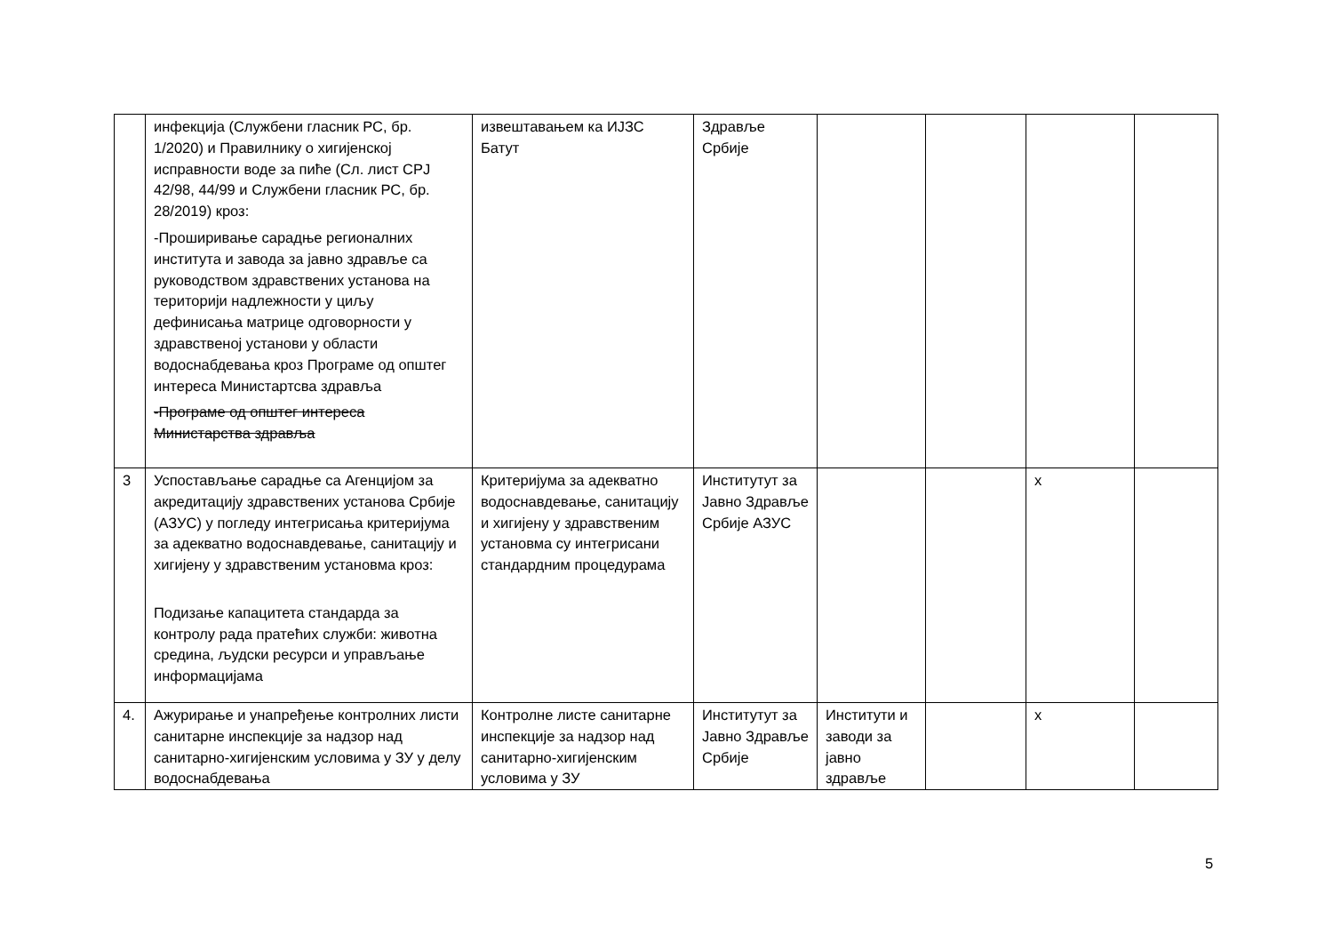| | инфекција (Службени гласник РС, бр. 1/2020) и Правилнику о хигијенској исправности воде за пиће (Сл. лист СРЈ 42/98, 44/99 и Службени гласник РС, бр. 28/2019) кроз: -Проширивање сарадње регионалних института и завода за јавно здравље са руководством здравствених установа на територији надлежности у циљу дефинисања матрице одговорности у здравственој установи у области водоснабдевања кроз Програме од општег интереса Министартсва здравља -Програме од општег интереса Министарства здравља | извештавањем ка ИЈЗС Батут | Здравље Србије | | | | |
| 3 | Успостављање сарадње са Агенцијом за акредитацију здравствених установа Србије (АЗУС) у погледу интегрисања критеријума за адекватно водоснавдевање, санитацију и хигијену у здравственим установма кроз: Подизање капацитета стандарда за контролу рада пратећих служби: животна средина, људски ресурси и управљање информацијама | Критеријума за адекватно водоснавдевање, санитацију и хигијену у здравственим установма су интегрисани стандардним процедурама | Институтут за Јавно Здравље Србије АЗУС | | | х | |
| 4. | Ажурирање и унапређење контролних листи санитарне инспекције за надзор над санитарно-хигијенским условима у ЗУ у делу водоснабдевања | Контролне листе санитарне инспекције за надзор над санитарно-хигијенским условима у ЗУ | Институтут за Јавно Здравље Србије | Институти и заводи за јавно здравље | | х | |
5